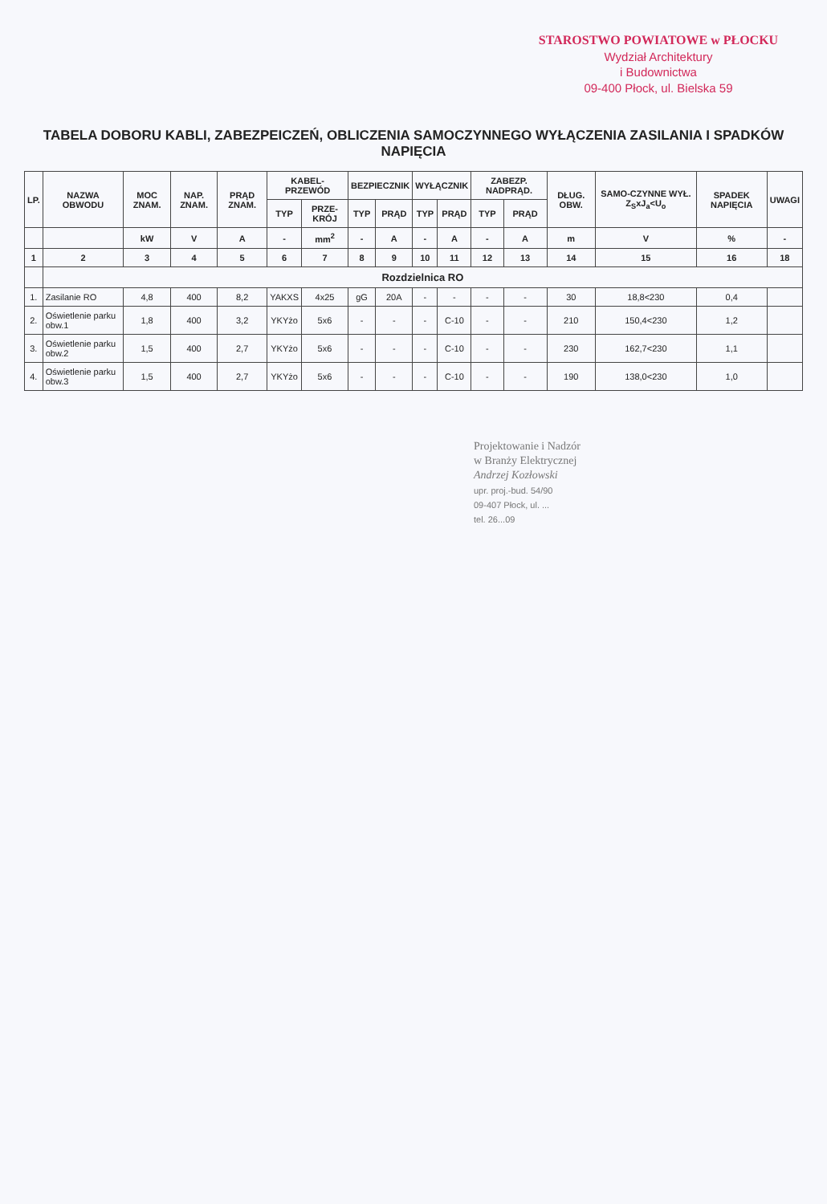STAROSTWO POWIATOWE w PŁOCKU
Wydział Architektury
i Budownictwa
09-400 Płock, ul. Bielska 59
TABELA DOBORU KABLI, ZABEZPEICZEŃ, OBLICZENIA SAMOCZYNNEGO WYŁĄCZENIA ZASILANIA I SPADKÓW NAPIĘCIA
| LP. | NAZWA OBWODU | MOC ZNAM. | NAP. ZNAM. | PRĄD ZNAM. | KABEL-PRZEWÓD | | BEZPIECZNIK | | WYŁĄCZNIK | | ZABEZP. NADPRĄD. | | DŁUG. OBW. | SAMO-CZYNNE WYŁ. Z<sub>S</sub>xJ<sub>a</sub><U<sub>o</sub> | SPADEK NAPIĘCIA | UWAGI |
| --- | --- | --- | --- | --- | --- | --- | --- | --- | --- | --- | --- | --- | --- | --- | --- | --- |
| | | | | | TYP | PRZE-KRÓJ | TYP | PRĄD | TYP | PRĄD | TYP | PRĄD | | | | |
| | | kW | V | A | - | mm<sup>2</sup> | - | A | - | A | - | A | m | V | % | - |
| 1 | 2 | 3 | 4 | 5 | 6 | 7 | 8 | 9 | 10 | 11 | 12 | 13 | 14 | 15 | 16 | 18 |
| | Rozdzielnica RO | | | | | | | | | | | | | | | |
| 1. | Zasilanie RO | 4,8 | 400 | 8,2 | YAKXS | 4x25 | gG | 20A | - | - | - | - | 30 | 18,8<230 | 0,4 | |
| 2. | Oświetlenie parku obw.1 | 1,8 | 400 | 3,2 | YKYżo | 5x6 | - | - | - | C-10 | - | - | 210 | 150,4<230 | 1,2 | |
| 3. | Oświetlenie parku obw.2 | 1,5 | 400 | 2,7 | YKYżo | 5x6 | - | - | - | C-10 | - | - | 230 | 162,7<230 | 1,1 | |
| 4. | Oświetlenie parku obw.3 | 1,5 | 400 | 2,7 | YKYżo | 5x6 | - | - | - | C-10 | - | - | 190 | 138,0<230 | 1,0 | |
Projektowanie i Nadzór
w Branży Elektrycznej
Andrzej Kozłowski
upr. proj.-bud. 54/90
09-407 Płock, ul. ...
tel. 26...09